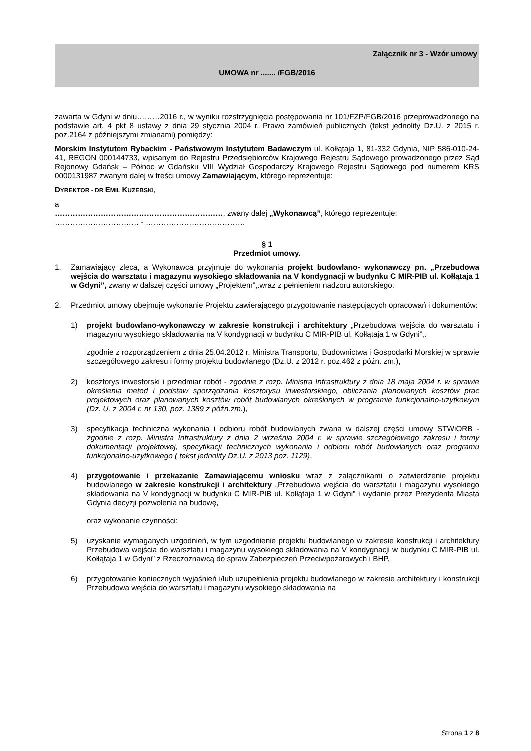Załącznik nr 3 - Wzór umowy
UMOWA nr ....... /FGB/2016
zawarta w Gdyni w dniu………2016 r., w wyniku rozstrzygnięcia postępowania nr 101/FZP/FGB/2016 przeprowadzonego na podstawie art. 4 pkt 8 ustawy z dnia 29 stycznia 2004 r. Prawo zamówień publicznych (tekst jednolity Dz.U. z 2015 r. poz.2164 z późniejszymi zmianami) pomiędzy:
Morskim Instytutem Rybackim - Państwowym Instytutem Badawczym ul. Kołłątaja 1, 81-332 Gdynia, NIP 586-010-24-41, REGON 000144733, wpisanym do Rejestru Przedsiębiorców Krajowego Rejestru Sądowego prowadzonego przez Sąd Rejonowy Gdańsk – Północ w Gdańsku VIII Wydział Gospodarczy Krajowego Rejestru Sądowego pod numerem KRS 0000131987 zwanym dalej w treści umowy Zamawiającym, którego reprezentuje:
DYREKTOR - DR EMIL KUZEBSKI,
a
…………………………………………………………, zwany dalej „Wykonawcą”, którego reprezentuje:
…………………………… - …………………………………
§ 1
Przedmiot umowy.
1. Zamawiający zleca, a Wykonawca przyjmuje do wykonania projekt budowlano- wykonawczy pn. „Przebudowa wejścia do warsztatu i magazynu wysokiego składowania na V kondygnacji w budynku C MIR-PIB ul. Kołłątaja 1 w Gdyni”, zwany w dalszej części umowy „Projektem”,.wraz z pełnieniem nadzoru autorskiego.
2. Przedmiot umowy obejmuje wykonanie Projektu zawierającego przygotowanie następujących opracowań i dokumentów:
1) projekt budowlano-wykonawczy w zakresie konstrukcji i architektury „Przebudowa wejścia do warsztatu i magazynu wysokiego składowania na V kondygnacji w budynku C MIR-PIB ul. Kołłątaja 1 w Gdyni”,.
zgodnie z rozporządzeniem z dnia 25.04.2012 r. Ministra Transportu, Budownictwa i Gospodarki Morskiej w sprawie szczegółowego zakresu i formy projektu budowlanego (Dz.U. z 2012 r. poz.462 z późn. zm.),
2) kosztorys inwestorski i przedmiar robót - zgodnie z rozp. Ministra Infrastruktury z dnia 18 maja 2004 r. w sprawie określenia metod i podstaw sporządzania kosztorysu inwestorskiego, obliczania planowanych kosztów prac projektowych oraz planowanych kosztów robót budowlanych określonych w programie funkcjonalno-użytkowym (Dz. U. z 2004 r. nr 130, poz. 1389 z późn.zm.),
3) specyfikacja techniczna wykonania i odbioru robót budowlanych zwana w dalszej części umowy STWiORB - zgodnie z rozp. Ministra Infrastruktury z dnia 2 września 2004 r. w sprawie szczegółowego zakresu i formy dokumentacji projektowej, specyfikacji technicznych wykonania i odbioru robót budowlanych oraz programu funkcjonalno-użytkowego ( tekst jednolity Dz.U. z 2013 poz. 1129),
4) przygotowanie i przekazanie Zamawiającemu wniosku wraz z załącznikami o zatwierdzenie projektu budowlanego w zakresie konstrukcji i architektury „Przebudowa wejścia do warsztatu i magazynu wysokiego składowania na V kondygnacji w budynku C MIR-PIB ul. Kołłątaja 1 w Gdyni” i wydanie przez Prezydenta Miasta Gdynia decyzji pozwolenia na budowę,
oraz wykonanie czynności:
5) uzyskanie wymaganych uzgodnień, w tym uzgodnienie projektu budowlanego w zakresie konstrukcji i architektury Przebudowa wejścia do warsztatu i magazynu wysokiego składowania na V kondygnacji w budynku C MIR-PIB ul. Kołłątaja 1 w Gdyni” z Rzeczoznawcą do spraw Zabezpieczeń Przeciwpożarowych i BHP,
6) przygotowanie koniecznych wyjaśnień i/lub uzupełnienia projektu budowlanego w zakresie architektury i konstrukcji Przebudowa wejścia do warsztatu i magazynu wysokiego składowania na
Strona 1 z 8